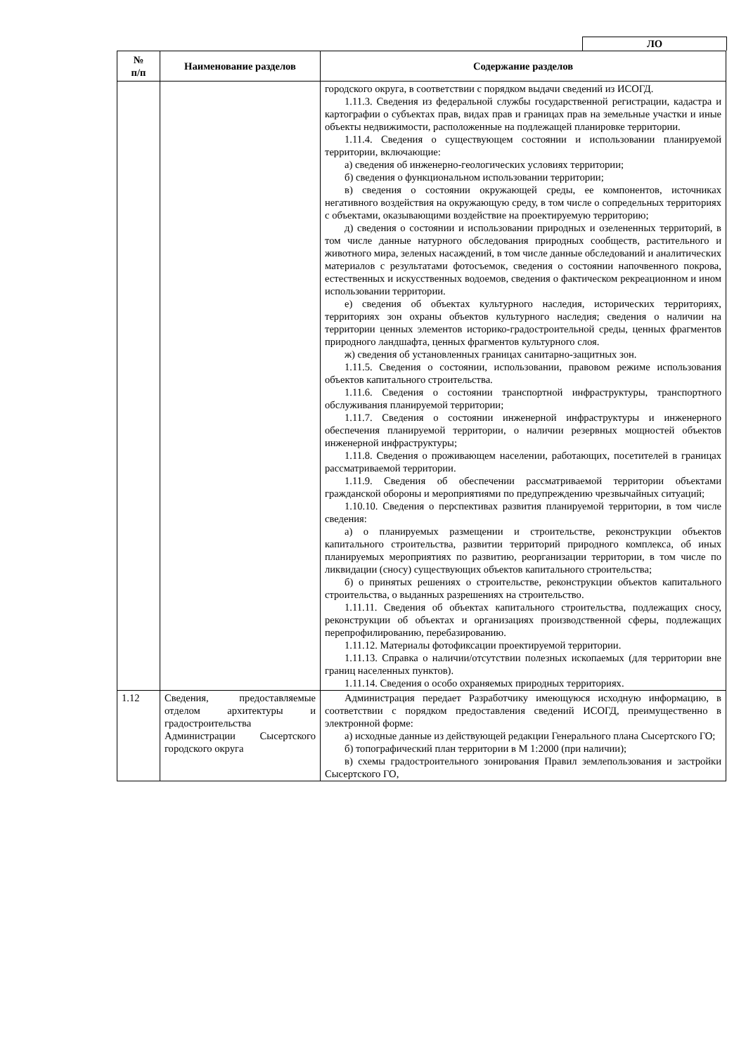ЛО
| № п/п | Наименование разделов | Содержание разделов |
| --- | --- | --- |
| | | городского округа, в соответствии с порядком выдачи сведений из ИСОГД. 1.11.3. Сведения из федеральной службы государственной регистрации, кадастра и картографии о субъектах прав, видах прав и границах прав на земельные участки и иные объекты недвижимости, расположенные на подлежащей планировке территории. 1.11.4. Сведения о существующем состоянии и использовании планируемой территории, включающие: а) сведения об инженерно-геологических условиях территории; б) сведения о функциональном использовании территории; в) сведения о состоянии окружающей среды, ее компонентов, источниках негативного воздействия на окружающую среду, в том числе о сопредельных территориях с объектами, оказывающими воздействие на проектируемую территорию; д) сведения о состоянии и использовании природных и озелененных территорий, в том числе данные натурного обследования природных сообществ, растительного и животного мира, зеленых насаждений, в том числе данные обследований и аналитических материалов с результатами фотосъемок, сведения о состоянии напочвенного покрова, естественных и искусственных водоемов, сведения о фактическом рекреационном и ином использовании территории. е) сведения об объектах культурного наследия, исторических территориях, территориях зон охраны объектов культурного наследия; сведения о наличии на территории ценных элементов историко-градостроительной среды, ценных фрагментов природного ландшафта, ценных фрагментов культурного слоя. ж) сведения об установленных границах санитарно-защитных зон. 1.11.5. Сведения о состоянии, использовании, правовом режиме использования объектов капитального строительства. 1.11.6. Сведения о состоянии транспортной инфраструктуры, транспортного обслуживания планируемой территории; 1.11.7. Сведения о состоянии инженерной инфраструктуры и инженерного обеспечения планируемой территории, о наличии резервных мощностей объектов инженерной инфраструктуры; 1.11.8. Сведения о проживающем населении, работающих, посетителей в границах рассматриваемой территории. 1.11.9. Сведения об обеспечении рассматриваемой территории объектами гражданской обороны и мероприятиями по предупреждению чрезвычайных ситуаций; 1.10.10. Сведения о перспективах развития планируемой территории, в том числе сведения: а) о планируемых размещении и строительстве, реконструкции объектов капитального строительства, развитии территорий природного комплекса, об иных планируемых мероприятиях по развитию, реорганизации территории, в том числе по ликвидации (сносу) существующих объектов капитального строительства; б) о принятых решениях о строительстве, реконструкции объектов капитального строительства, о выданных разрешениях на строительство. 1.11.11. Сведения об объектах капитального строительства, подлежащих сносу, реконструкции об объектах и организациях производственной сферы, подлежащих перепрофилированию, перебазированию. 1.11.12. Материалы фотофиксации проектируемой территории. 1.11.13. Справка о наличии/отсутствии полезных ископаемых (для территории вне границ населенных пунктов). 1.11.14. Сведения о особо охраняемых природных территориях. |
| 1.12 | Сведения, предоставляемые отделом архитектуры и градостроительства Администрации Сысертского городского округа | Администрация передает Разработчику имеющуюся исходную информацию, в соответствии с порядком предоставления сведений ИСОГД, преимущественно в электронной форме: а) исходные данные из действующей редакции Генерального плана Сысертского ГО; б) топографический план территории в М 1:2000 (при наличии); в) схемы градостроительного зонирования Правил землепользования и застройки Сысертского ГО, |